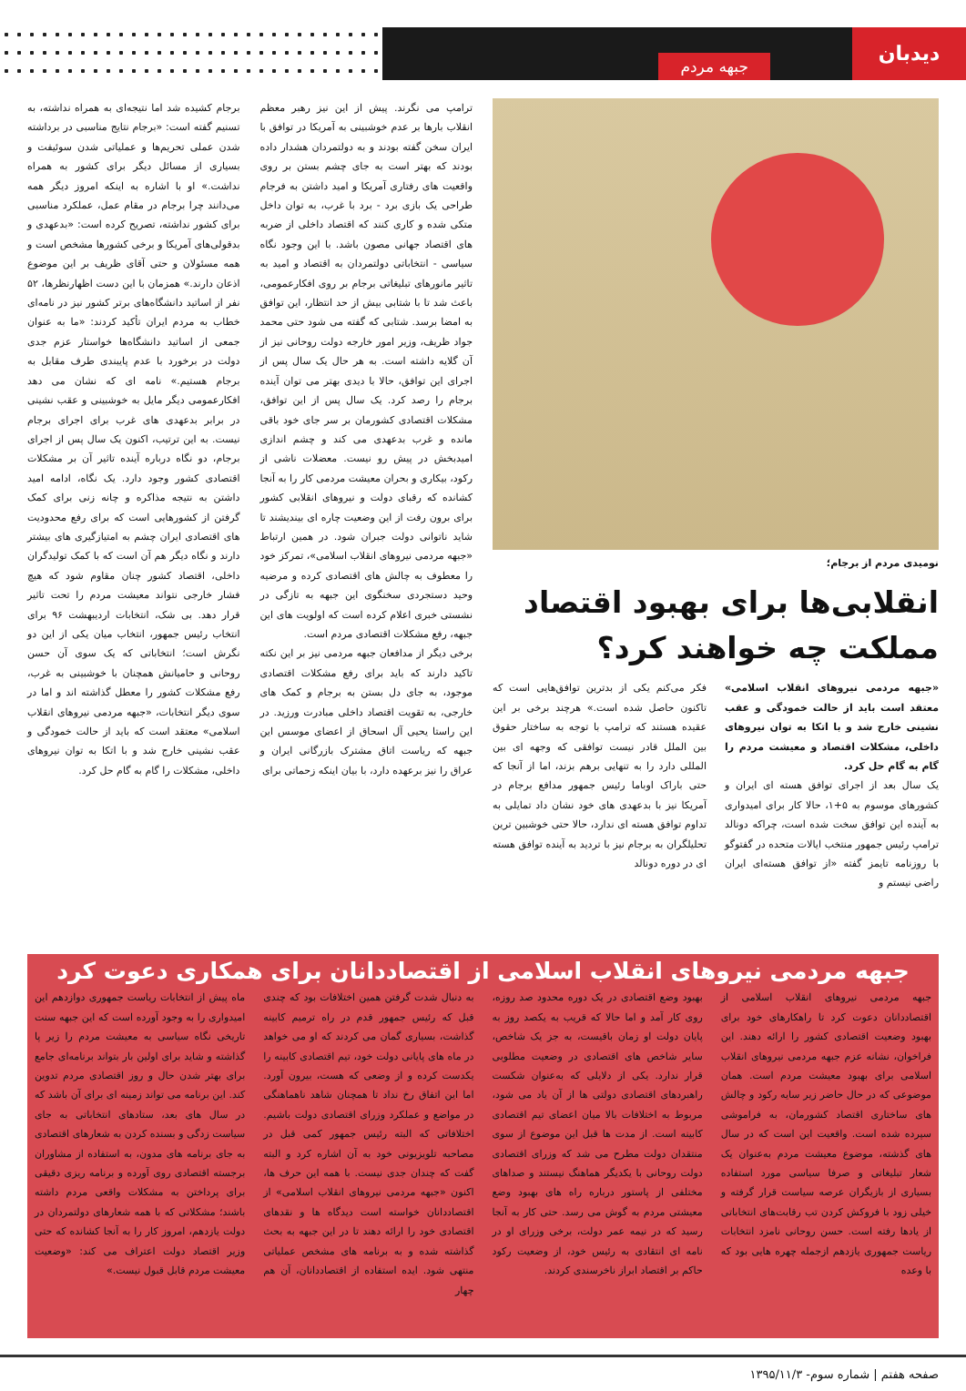دیدبان
جبهه مردم
نومیدی مردم از برجام؛
انقلابی‌ها برای بهبود اقتصاد مملکت چه خواهند کرد؟
«جبهه مردمی نیروهای انقلاب اسلامی» معتقد است باید از حالت خمودگی و عقب نشینی خارج شد و با اتکا به توان نیروهای داخلی، مشکلات اقتصاد و معیشت مردم را گام به گام حل کرد.
یک سال بعد از اجرای توافق هسته ای ایران و کشورهای موسوم به ۵+۱، حالا کار برای امیدواری به آینده این توافق سخت شده است، چراکه دونالد ترامپ رئیس جمهور منتخب ایالات متحده در گفتوگو با روزنامه تایمز گفته «از توافق هسته‌ای ایران راضی نیستم و
فکر می‌کنم یکی از بدترین توافق‌هایی است که تاکنون حاصل شده است.» هرچند برخی بر این عقیده هستند که ترامپ با توجه به ساختار حقوق بین الملل قادر نیست توافقی که وجهه ای بین المللی دارد را به تنهایی برهم بزند، اما از آنجا که حتی باراک اوباما رئیس جمهور مدافع برجام در آمریکا نیز با بدعهدی های خود نشان داد تمایلی به تداوم توافق هسته ای ندارد، حالا حتی خوشبین ترین تحلیلگران به برجام نیز با تردید به آینده توافق هسته ای در دوره دونالد
ترامپ می نگرند. پیش از این نیز رهبر معظم انقلاب بارها بر عدم خوشبینی به آمریکا در توافق با ایران سخن گفته بودند و به دولتمردان هشدار داده بودند که بهتر است به جای چشم بستن بر روی واقعیت های رفتاری آمریکا و امید داشتن به فرجام طراحی یک بازی برد - برد با غرب، به توان داخل متکی شده و کاری کنند که اقتصاد داخلی از ضربه های اقتصاد جهانی مصون باشد. با این وجود نگاه سیاسی - انتخاباتی دولتمردان به اقتصاد و امید به تاثیر مانورهای تبلیغاتی برجام بر روی افکارعمومی، باعث شد تا با شتابی بیش از حد انتظار، این توافق به امضا برسد. شتابی که گفته می شود حتی محمد جواد ظریف، وزیر امور خارجه دولت روحانی نیز از آن گلایه داشته است. به هر حال یک سال پس از اجرای این توافق، حالا با دیدی بهتر می توان آینده برجام را رصد کرد. یک سال پس از این توافق، مشکلات اقتصادی کشورمان بر سر جای خود باقی مانده و غرب بدعهدی می کند و چشم اندازی امیدبخش در پیش رو نیست. معضلات ناشی از رکود، بیکاری و بحران معیشت مردمی کار را به آنجا کشانده که رقبای دولت و نیروهای انقلابی کشور برای برون رفت از این وضعیت چاره ای بیندیشند تا شاید ناتوانی دولت جبران شود. در همین ارتباط «جبهه مردمی نیروهای انقلاب اسلامی»، تمرکز خود را معطوف به چالش های اقتصادی کرده و مرضیه وحید دستجردی سخنگوی این جبهه به تازگی در نشستی خبری اعلام کرده است که اولویت های این جبهه، رفع مشکلات اقتصادی مردم است.
برخی دیگر از مدافعان جبهه مردمی نیز بر این نکته تاکید دارند که باید برای رفع مشکلات اقتصادی موجود، به جای دل بستن به برجام و کمک های خارجی، به تقویت اقتصاد داخلی مبادرت ورزید. در این راستا یحیی آل اسحاق از اعضای موسس این جبهه که ریاست اتاق مشترک بازرگانی ایران و عراق را نیز برعهده دارد، با بیان اینکه زحماتی برای
برجام کشیده شد اما نتیجه‌ای به همراه نداشته، به تسنیم گفته است: «برجام نتایج مناسبی در برداشته شدن عملی تحریم‌ها و عملیاتی شدن سوئیفت و بسیاری از مسائل دیگر برای کشور به همراه نداشت.» او با اشاره به اینکه امروز دیگر همه می‌دانند چرا برجام در مقام عمل، عملکرد مناسبی برای کشور نداشته، تصریح کرده است: «بدعهدی و بدقولی‌های آمریکا و برخی کشورها مشخص است و همه مسئولان و حتی آقای ظریف بر این موضوع اذعان دارند.» همزمان با این دست اظهارنظرها، ۵۲ نفر از اساتید دانشگاه‌های برتر کشور نیز در نامه‌ای خطاب به مردم ایران تأکید کردند: «ما به عنوان جمعی از اساتید دانشگاه‌ها خواستار عزم جدی دولت در برخورد با عدم پایبندی طرف مقابل به برجام هستیم.» نامه ای که نشان می دهد افکارعمومی دیگر مایل به خوشبینی و عقب نشینی در برابر بدعهدی های غرب برای اجرای برجام نیست. به این ترتیب، اکنون یک سال پس از اجرای برجام، دو نگاه درباره آینده تاثیر آن بر مشکلات اقتصادی کشور وجود دارد. یک نگاه، ادامه امید داشتن به نتیجه مذاکره و چانه زنی برای کمک گرفتن از کشورهایی است که برای رفع محدودیت های اقتصادی ایران چشم به امتیازگیری های بیشتر دارند و نگاه دیگر هم آن است که با کمک تولیدگران داخلی، اقتصاد کشور چنان مقاوم شود که هیچ فشار خارجی نتواند معیشت مردم را تحت تاثیر قرار دهد. بی شک، انتخابات اردیبهشت ۹۶ برای انتخاب رئیس جمهور، انتخاب میان یکی از این دو نگرش است؛ انتخاباتی که یک سوی آن حسن روحانی و حامیانش همچنان با خوشبینی به غرب، رفع مشکلات کشور را معطل گذاشته اند و اما در سوی دیگر انتخابات، «جبهه مردمی نیروهای انقلاب اسلامی» معتقد است که باید از حالت خمودگی و عقب نشینی خارج شد و با اتکا به توان نیروهای داخلی، مشکلات را گام به گام حل کرد.
جبهه مردمی نیروهای انقلاب اسلامی از اقتصاددانان برای همکاری دعوت کرد
جبهه مردمی نیروهای انقلاب اسلامی از اقتصاددانان دعوت کرد تا راهکارهای خود برای بهبود وضعیت اقتصادی کشور را ارائه دهند. این فراخوان، نشانه عزم جبهه مردمی نیروهای انقلاب اسلامی برای بهبود معیشت مردم است. همان موضوعی که در حال حاضر زیر سایه رکود و چالش های ساختاری اقتصاد کشورمان، به فراموشی سپرده شده است. واقعیت این است که در سال های گذشته، موضوع معیشت مردم به‌عنوان یک شعار تبلیغاتی و صرفا سیاسی مورد استفاده بسیاری از بازیگران عرصه سیاست قرار گرفته و خیلی زود با فروکش کردن تب رقابت‌های انتخاباتی از یادها رفته است. حسن روحانی نامزد انتخابات ریاست جمهوری یازدهم ازجمله چهره هایی بود که با وعده
بهبود وضع اقتصادی در یک دوره محدود صد روزه، روی کار آمد و اما حالا که قریب به یکصد روز به پایان دولت او زمان باقیست، به جز یک شاخص، سایر شاخص های اقتصادی در وضعیت مطلوبی قرار ندارد. یکی از دلایلی که به‌عنوان شکست راهبردهای اقتصادی دولتی ها از آن یاد می شود، مربوط به اختلافات بالا میان اعضای تیم اقتصادی کابینه است. از مدت ها قبل این موضوع از سوی منتقدان دولت مطرح می شد که وزرای اقتصادی دولت روحانی با یکدیگر هماهنگ نیستند و صداهای مختلفی از پاستور درباره راه های بهبود وضع معیشتی مردم به گوش می رسد. حتی کار به آنجا رسید که در نیمه عمر دولت، برخی وزرای او در نامه ای انتقادی به رئیس خود، از وضعیت رکود حاکم بر اقتصاد ابراز ناخرسندی کردند.
به دنبال شدت گرفتن همین اختلافات بود که چندی قبل که رئیس جمهور قدم در راه ترمیم کابینه گذاشت، بسیاری گمان می کردند که او می خواهد در ماه های پایانی دولت خود، تیم اقتصادی کابینه را یکدست کرده و از وضعی که هست، بیرون آورد. اما این اتفاق رخ نداد تا همچنان شاهد ناهماهنگی در مواضع و عملکرد وزرای اقتصادی دولت باشیم. اختلافاتی که البته رئیس جمهور کمی قبل در مصاحبه تلویزیونی خود به آن اشاره کرد و البته گفت که چندان جدی نیست. با همه این حرف ها، اکنون «جبهه مردمی نیروهای انقلاب اسلامی» از اقتصاددانان خواسته است دیدگاه ها و نقدهای اقتصادی خود را ارائه دهند تا در این جبهه به بحث گذاشته شده و به برنامه های مشخص عملیاتی منتهی شود. ایده استفاده از اقتصاددانان، آن هم چهار
ماه پیش از انتخابات ریاست جمهوری دوازدهم این امیدواری را به وجود آورده است که این جبهه سنت تاریخی نگاه سیاسی به معیشت مردم را زیر پا گذاشته و شاید برای اولین بار بتواند برنامه‌ای جامع برای بهتر شدن حال و روز اقتصادی مردم تدوین کند. این برنامه می تواند زمینه ای برای آن باشد که در سال های بعد، ستادهای انتخاباتی به جای سیاست زدگی و بسنده کردن به شعارهای اقتصادی به جای برنامه های مدون، به استفاده از مشاوران برجسته اقتصادی روی آورده و برنامه ریزی دقیقی برای پرداختن به مشکلات واقعی مردم داشته باشند؛ مشکلاتی که با همه شعارهای دولتمردان در دولت یازدهم، امروز کار را به آنجا کشانده که حتی وزیر اقتصاد دولت اعتراف می کند: «وضعیت معیشت مردم قابل قبول نیست.»
صفحه هفتم | شماره سوم- ۱۳۹۵/۱۱/۳